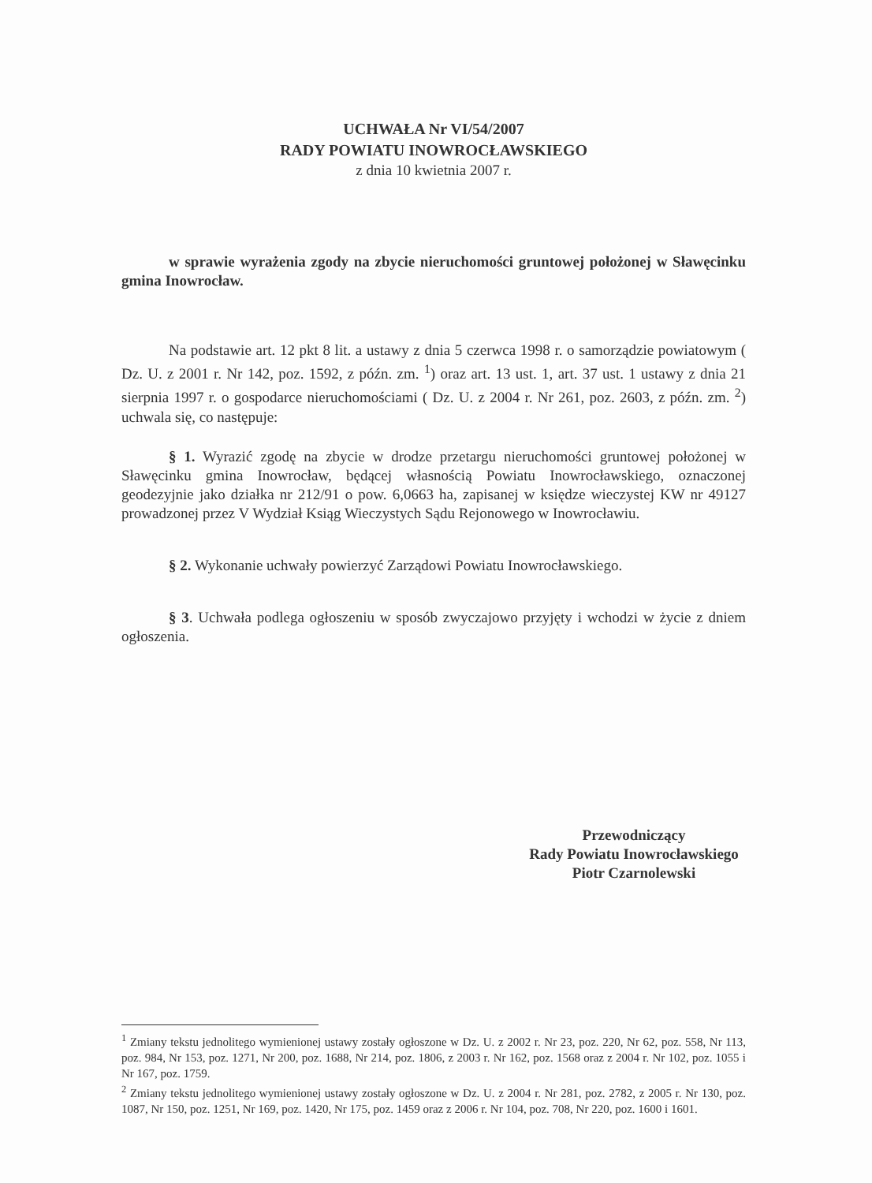UCHWAŁA Nr VI/54/2007
RADY POWIATU INOWROCŁAWSKIEGO
z dnia 10 kwietnia 2007 r.
w sprawie wyrażenia zgody na zbycie nieruchomości gruntowej położonej w Sławęcinku gmina Inowrocław.
Na podstawie art. 12 pkt 8 lit. a ustawy z dnia 5 czerwca 1998 r. o samorządzie powiatowym ( Dz. U. z 2001 r. Nr 142, poz. 1592, z późn. zm. <sup>1</sup>) oraz art. 13 ust. 1, art. 37 ust. 1 ustawy z dnia 21 sierpnia 1997 r. o gospodarce nieruchomościami ( Dz. U. z 2004 r. Nr 261, poz. 2603, z późn. zm. <sup>2</sup>) uchwala się, co następuje:
§ 1. Wyrazić zgodę na zbycie w drodze przetargu nieruchomości gruntowej położonej w Sławęcinku gmina Inowrocław, będącej własnością Powiatu Inowrocławskiego, oznaczonej geodezyjnie jako działka nr 212/91 o pow. 6,0663 ha, zapisanej w księdze wieczystej KW nr 49127 prowadzonej przez V Wydział Ksiąg Wieczystych Sądu Rejonowego w Inowrocławiu.
§ 2. Wykonanie uchwały powierzyć Zarządowi Powiatu Inowrocławskiego.
§ 3. Uchwała podlega ogłoszeniu w sposób zwyczajowo przyjęty i wchodzi w życie z dniem ogłoszenia.
Przewodniczący
Rady Powiatu Inowrocławskiego
Piotr Czarnolewski
<sup>1</sup> Zmiany tekstu jednolitego wymienionej ustawy zostały ogłoszone w Dz. U. z 2002 r. Nr 23, poz. 220, Nr 62, poz. 558, Nr 113, poz. 984, Nr 153, poz. 1271, Nr 200, poz. 1688, Nr 214, poz. 1806, z 2003 r. Nr 162, poz. 1568 oraz z 2004 r. Nr 102, poz. 1055 i Nr 167, poz. 1759.
<sup>2</sup> Zmiany tekstu jednolitego wymienionej ustawy zostały ogłoszone w Dz. U. z 2004 r. Nr 281, poz. 2782, z 2005 r. Nr 130, poz. 1087, Nr 150, poz. 1251, Nr 169, poz. 1420, Nr 175, poz. 1459 oraz z 2006 r. Nr 104, poz. 708, Nr 220, poz. 1600 i 1601.